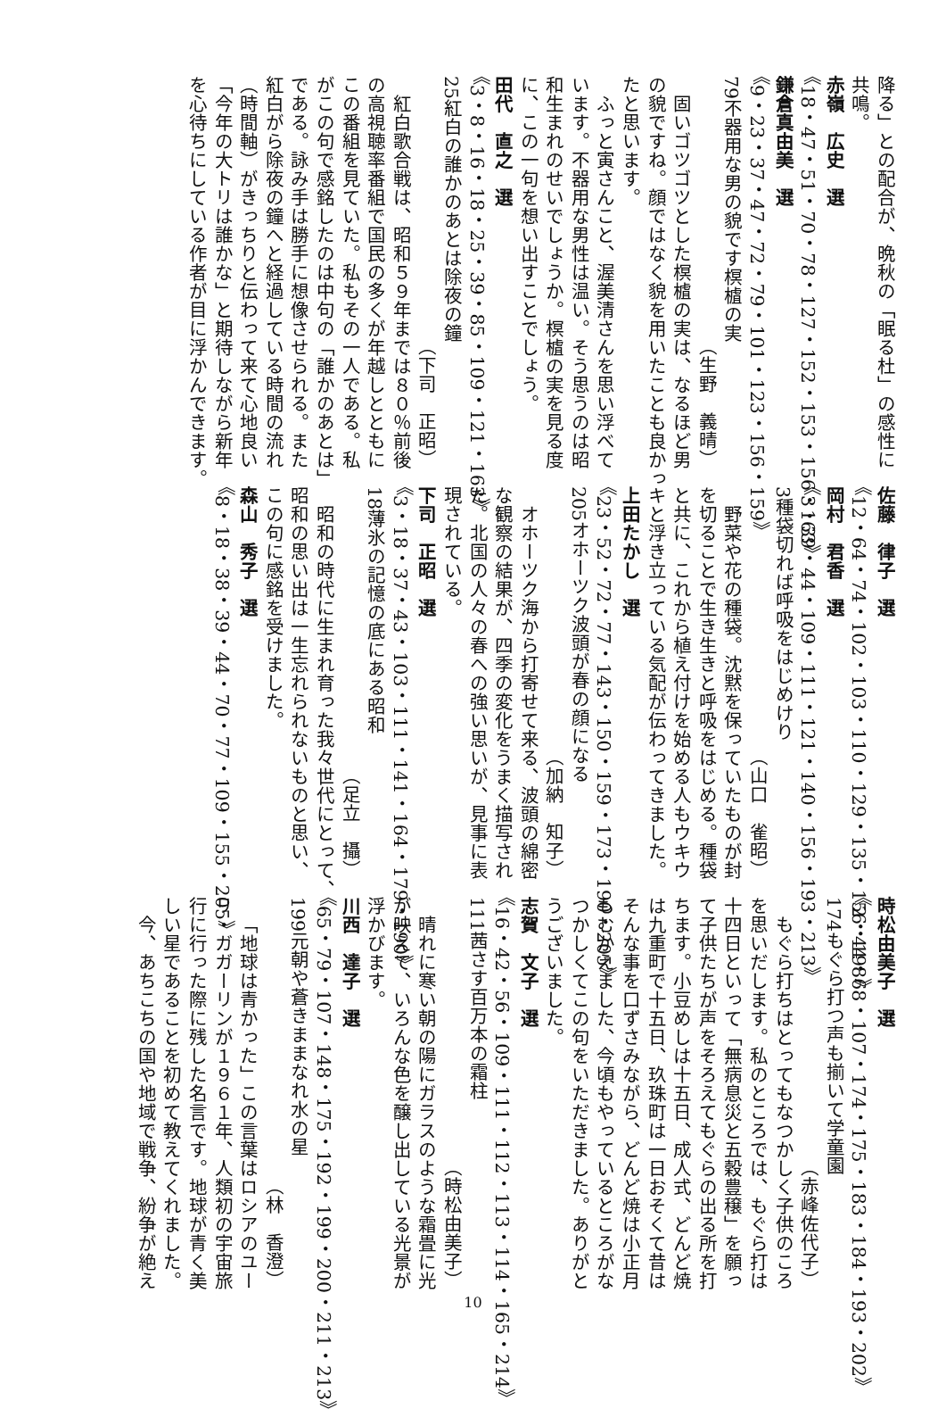降る」との配合が、晩秋の「眠る杜」の感性に
共鳴。
赤嶺　広史　選
《18・47・51・70・78・127・152・153・156・163》
鎌倉真由美　選
《9・23・37・47・72・79・101・123・156・159》
79不器用な男の貌です榠樝の実
（生野　義晴）
固いゴツゴツとした榠樝の実は、なるほど男
の貌ですね。顔ではなく貌を用いたことも良かっ
たと思います。
ふっと寅さんこと、渥美清さんを思い浮べて
います。不器用な男性は温い。そう思うのは昭
和生まれのせいでしょうか。榠樝の実を見る度
に、この一句を想い出すことでしょう。
田代　直之　選
《3・8・16・18・25・39・85・109・121・163》
25紅白の誰かのあとは除夜の鐘
（下司　正昭）
紅白歌合戦は、昭和５９年までは８０％前後
の高視聴率番組で国民の多くが年越しとともに
この番組を見ていた。私もその一人である。私
がこの句で感銘したのは中句の「誰かのあとは」
である。詠み手は勝手に想像させられる。また
紅白がら除夜の鐘へと経過している時間の流れ
（時間軸）がきっちりと伝わって来て心地良い
「今年の大トリは誰かな」と期待しながら新年
を心待ちにしている作者が目に浮かんできます。
佐藤　律子　選
《12・64・74・102・103・110・129・135・156・198》
岡村　君香　選
《3・39・44・109・111・121・140・156・193・213》
3種袋切れば呼吸をはじめけり
（山口　雀昭）
野菜や花の種袋。沈黙を保っていたものが封
を切ることで生き生きと呼吸をはじめる。種袋
と共に、これから植え付けを始める人もウキウ
キと浮き立っている気配が伝わってきました。
上田たかし　選
《23・52・72・77・143・150・159・173・190・205》
205オホーツク波頭が春の顔になる
（加納　知子）
オホーツク海から打寄せて来る、波頭の綿密
な観察の結果が、四季の変化をうまく描写され
た。北国の人々の春への強い思いが、見事に表
現されている。
下司　正昭　選
《3・18・37・43・103・111・141・164・179・190》
18薄氷の記憶の底にある昭和
（足立　攝）
昭和の時代に生まれ育った我々世代にとって、
昭和の思い出は一生忘れられないものと思い、
この句に感銘を受けました。
森山　秀子　選
《8・18・38・39・44・70・77・109・155・205》
時松由美子　選
《2・44・68・107・174・175・183・184・193・202》
174もぐら打つ声も揃いて学童園
（赤峰佐代子）
もぐら打ちはとってもなつかしく子供のころ
を思いだします。私のところでは、もぐら打は
十四日といって「無病息災と五穀豊穣」を願っ
て子供たちが声をそろえてもぐらの出る所を打
ちます。小豆めしは十五日、成人式、どんど焼
は九重町で十五日、玖珠町は一日おそくて昔は
そんな事を口ずさみながら、どんど焼は小正月
もむかえました、今頃もやっているところがな
つかしくてこの句をいただきました。ありがと
うございました。
志賀　文子　選
《16・42・56・109・111・112・113・114・165・214》
111茜さす百万本の霜柱
（時松由美子）
晴れに寒い朝の陽にガラスのような霜畳に光
が映えて、いろんな色を醸し出している光景が
浮かびます。
川西　達子　選
《65・79・107・148・175・192・199・200・211・213》
199元朝や蒼きままなれ水の星
（林　香澄）
「地球は青かった」この言葉はロシアのユー
リ・ガガーリンが１９６１年、人類初の宇宙旅
行に行った際に残した名言です。地球が青く美
しい星であることを初めて教えてくれました。
今、あちこちの国や地域で戦争、紛争が絶え
10